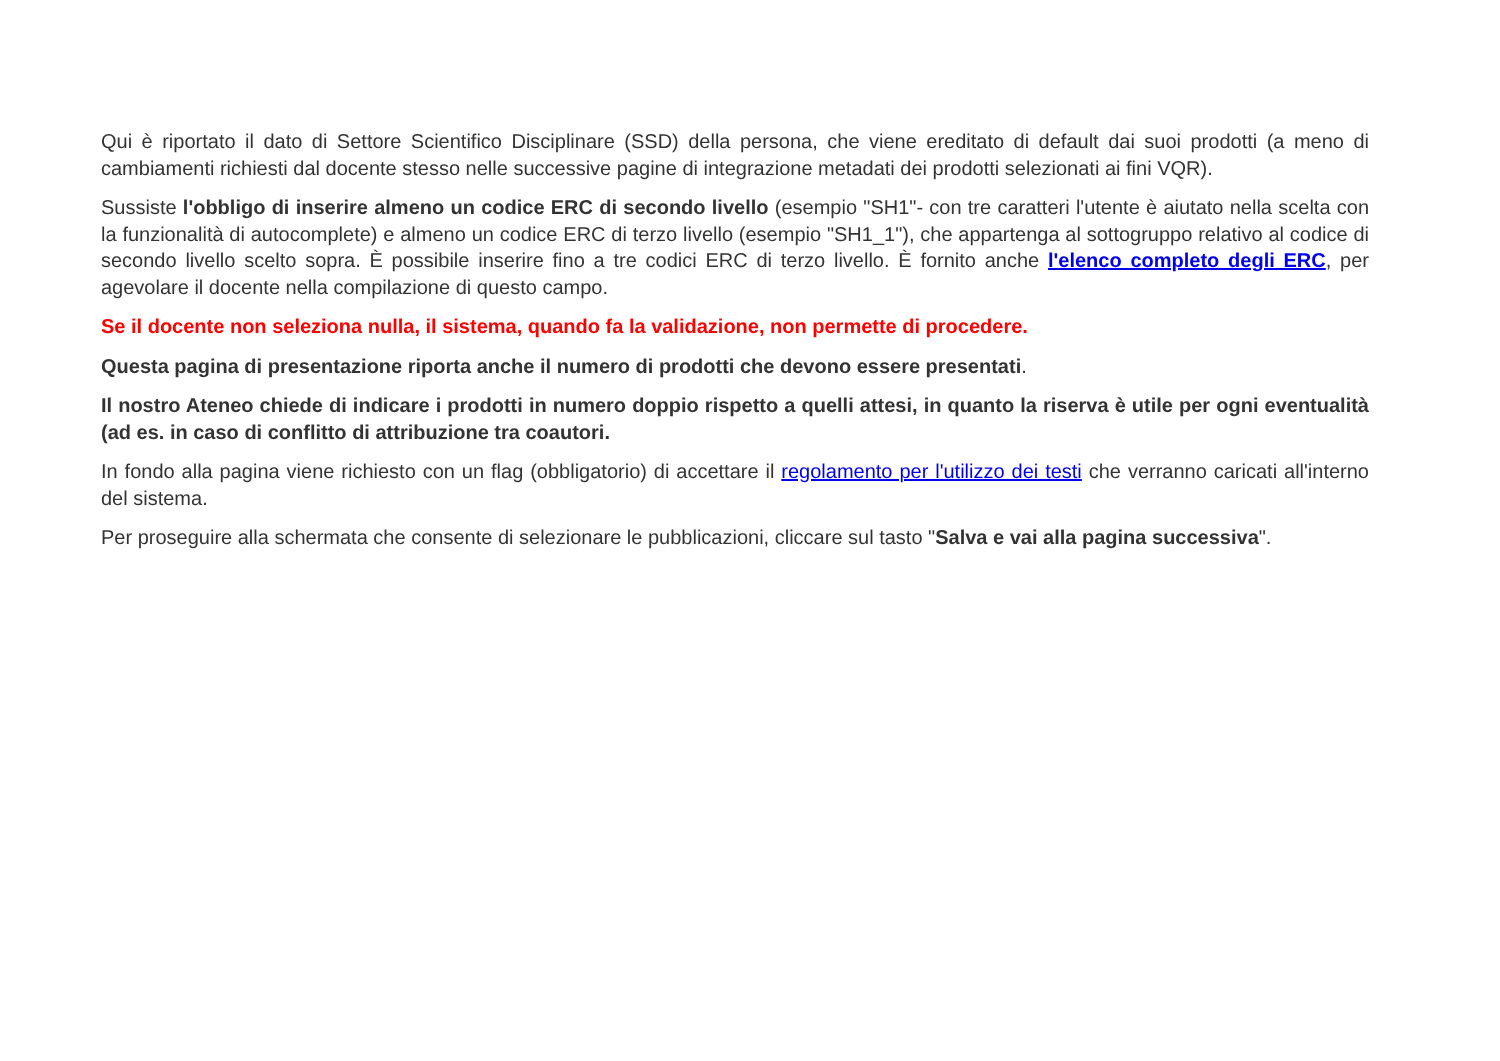Qui è riportato il dato di Settore Scientifico Disciplinare (SSD) della persona, che viene ereditato di default dai suoi prodotti (a meno di cambiamenti richiesti dal docente stesso nelle successive pagine di integrazione metadati dei prodotti selezionati ai fini VQR).
Sussiste l'obbligo di inserire almeno un codice ERC di secondo livello (esempio "SH1"- con tre caratteri l'utente è aiutato nella scelta con la funzionalità di autocomplete) e almeno un codice ERC di terzo livello (esempio "SH1_1"), che appartenga al sottogruppo relativo al codice di secondo livello scelto sopra. È possibile inserire fino a tre codici ERC di terzo livello. È fornito anche l'elenco completo degli ERC, per agevolare il docente nella compilazione di questo campo.
Se il docente non seleziona nulla, il sistema, quando fa la validazione, non permette di procedere.
Questa pagina di presentazione riporta anche il numero di prodotti che devono essere presentati.
Il nostro Ateneo chiede di indicare i prodotti in numero doppio rispetto a quelli attesi, in quanto la riserva è utile per ogni eventualità (ad es. in caso di conflitto di attribuzione tra coautori.
In fondo alla pagina viene richiesto con un flag (obbligatorio) di accettare il regolamento per l'utilizzo dei testi che verranno caricati all'interno del sistema.
Per proseguire alla schermata che consente di selezionare le pubblicazioni, cliccare sul tasto "Salva e vai alla pagina successiva".